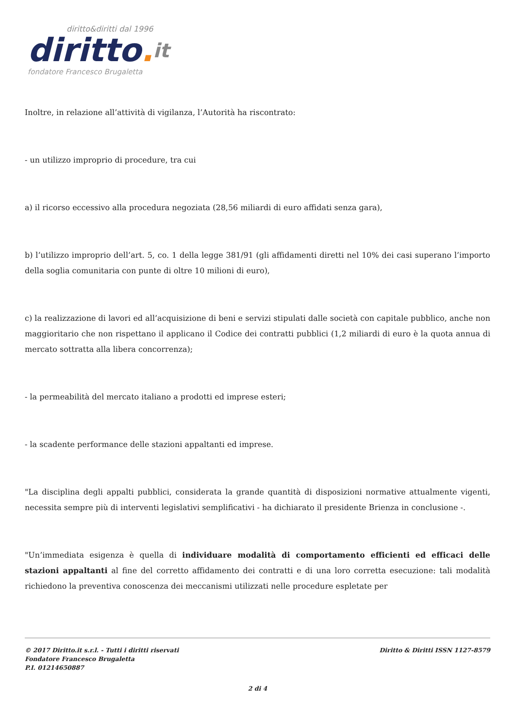diritto&diritti dal 1996
diritto. it
fondatore Francesco Brugaletta
Inoltre, in relazione all’attività di vigilanza, l’Autorità ha riscontrato:
- un utilizzo improprio di procedure, tra cui
a) il ricorso eccessivo alla procedura negoziata (28,56 miliardi di euro affidati senza gara),
b) l’utilizzo improprio dell’art. 5, co. 1 della legge 381/91 (gli affidamenti diretti nel 10% dei casi superano l’importo della soglia comunitaria con punte di oltre 10 milioni di euro),
c) la realizzazione di lavori ed all’acquisizione di beni e servizi stipulati dalle società con capitale pubblico, anche non maggioritario che non rispettano il applicano il Codice dei contratti pubblici (1,2 miliardi di euro è la quota annua di mercato sottratta alla libera concorrenza);
- la permeabilità del mercato italiano a prodotti ed imprese esteri;
- la scadente performance delle stazioni appaltanti ed imprese.
"La disciplina degli appalti pubblici, considerata la grande quantità di disposizioni normative attualmente vigenti, necessita sempre più di interventi legislativi semplificativi - ha dichiarato il presidente Brienza in conclusione -.
"Un’immediata esigenza è quella di individuare modalità di comportamento efficienti ed efficaci delle stazioni appaltanti al fine del corretto affidamento dei contratti e di una loro corretta esecuzione: tali modalità richiedono la preventiva conoscenza dei meccanismi utilizzati nelle procedure espletate per
© 2017 Diritto.it s.r.l. - Tutti i diritti riservati
Fondatore Francesco Brugaletta
P.I. 01214650887
Diritto & Diritti ISSN 1127-8579
2 di 4